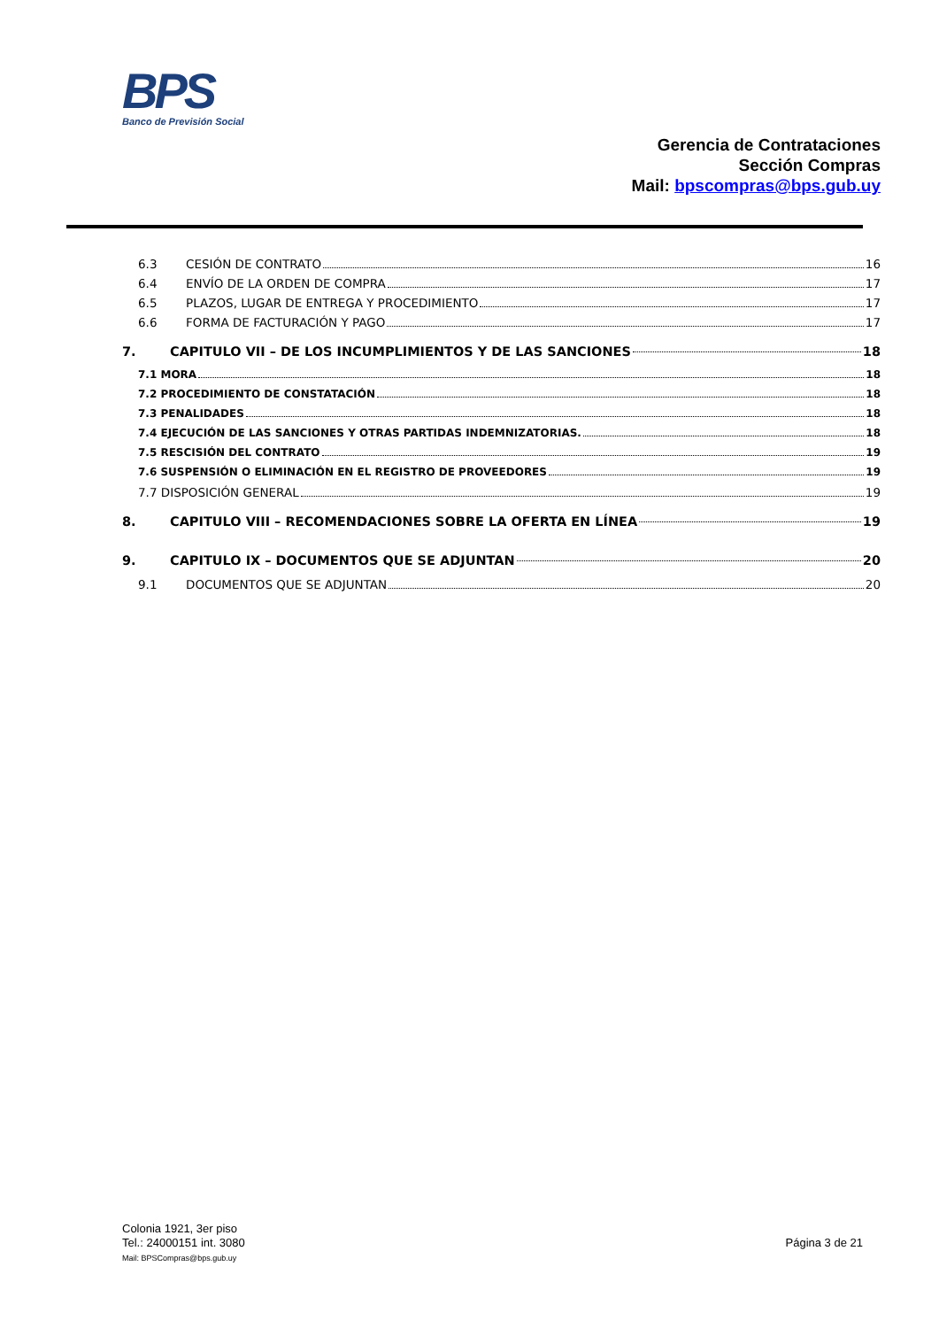BPS
Banco de Previsión Social
Gerencia de Contrataciones
Sección Compras
Mail: bpscompras@bps.gub.uy
6.3 CESIÓN DE CONTRATO 16
6.4 ENVÍO DE LA ORDEN DE COMPRA 17
6.5 PLAZOS, LUGAR DE ENTREGA Y PROCEDIMIENTO 17
6.6 FORMA DE FACTURACIÓN Y PAGO 17
7. CAPITULO VII – DE LOS INCUMPLIMIENTOS Y DE LAS SANCIONES 18
7.1 MORA 18
7.2 PROCEDIMIENTO DE CONSTATACIÓN 18
7.3 PENALIDADES 18
7.4 EJECUCIÓN DE LAS SANCIONES Y OTRAS PARTIDAS INDEMNIZATORIAS. 18
7.5 RESCISIÓN DEL CONTRATO 19
7.6 SUSPENSIÓN O ELIMINACIÓN EN EL REGISTRO DE PROVEEDORES 19
7.7 DISPOSICIÓN GENERAL 19
8. CAPITULO VIII – RECOMENDACIONES SOBRE LA OFERTA EN LÍNEA 19
9. CAPITULO IX – DOCUMENTOS QUE SE ADJUNTAN 20
9.1 DOCUMENTOS QUE SE ADJUNTAN 20
Colonia 1921, 3er piso
Tel.: 24000151 int. 3080
Mail: BPSCompras@bps.gub.uy
Página 3 de 21